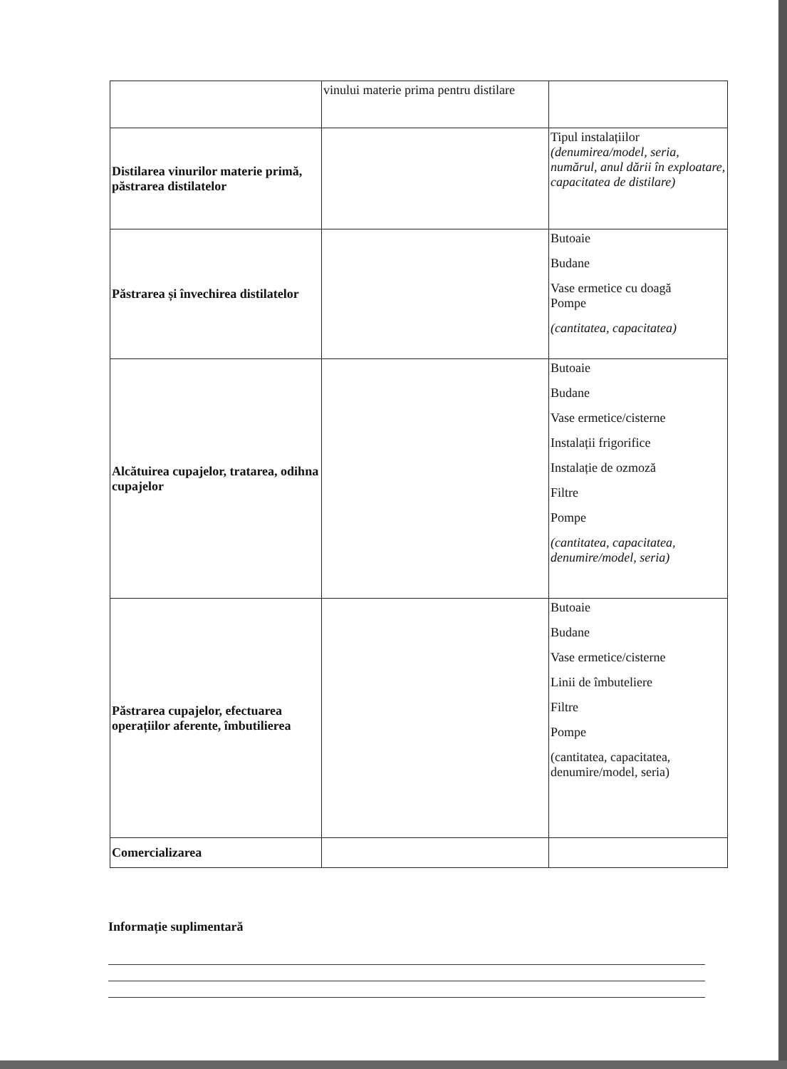| | vinului materie prima pentru distilare | |
| Distilarea vinurilor materie primă, păstrarea distilatelor | | Tipul instalațiilor (denumirea/model, seria, numărul, anul dării în exploatare, capacitatea de distilare) |
| Păstrarea și învechirea distilatelor | | Butoaie Budane Vase ermetice cu doagă Pompe (cantitatea, capacitatea) |
| Alcătuirea cupajelor, tratarea, odihna cupajelor | | Butoaie Budane Vase ermetice/cisterne Instalații frigorifice Instalație de ozmoză Filtre Pompe (cantitatea, capacitatea, denumire/model, seria) |
| Păstrarea cupajelor, efectuarea operațiilor aferente, îmbutilierea | | Butoaie Budane Vase ermetice/cisterne Linii de îmbuteliere Filtre Pompe (cantitatea, capacitatea, denumire/model, seria) |
| Comercializarea | | |
Informație suplimentară